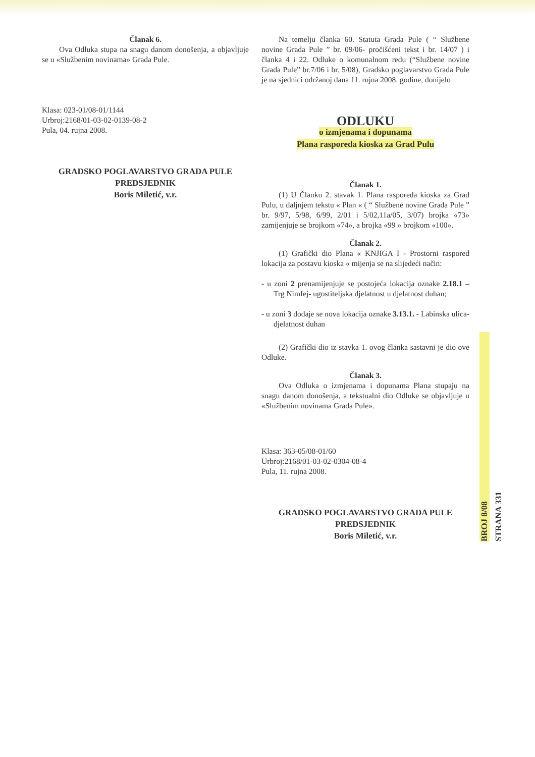Članak 6.
Ova Odluka stupa na snagu danom donošenja, a objavljuje se u «Službenim novinama» Grada Pule.
Klasa: 023-01/08-01/1144
Urbroj:2168/01-03-02-0139-08-2
Pula, 04. rujna 2008.
GRADSKO POGLAVARSTVO GRADA PULE
PREDSJEDNIK
Boris Miletić, v.r.
Na temelju članka 60. Statuta Grada Pule ( “ Službene novine Grada Pule ” br. 09/06- pročišćeni tekst i br. 14/07 ) i članka 4 i 22. Odluke o komunalnom redu (“Službene novine Grada Pule” br.7/06 i br. 5/08), Gradsko poglavarstvo Grada Pule je na sjednici održanoj dana 11. rujna 2008. godine, donijelo
ODLUKU
o izmjenama i dopunama
Plana rasporeda kioska za Grad Pulu
Članak 1.
(1) U Članku 2. stavak 1. Plana rasporeda kioska za Grad Pulu, u daljnjem tekstu « Plan « ( “ Službene novine Grada Pule ” br. 9/97, 5/98, 6/99, 2/01 i 5/02,11a/05, 3/07) brojka «73» zamijenjuje se brojkom «74», a brojka «99 » brojkom «100».
Članak 2.
(1) Grafički dio Plana « KNJIGA I - Prostorni raspored lokacija za postavu kioska « mijenja se na slijedeći način:
- u zoni 2 prenamijenjuje se postojeća lokacija oznake 2.18.1 – Trg Nimfej- ugostiteljska djelatnost u djelatnost duhan;
- u zoni 3 dodaje se nova lokacija oznake 3.13.1. - Labinska ulica- djelatnost duhan
(2) Grafički dio iz stavka 1. ovog članka sastavni je dio ove Odluke.
Članak 3.
Ova Odluka o izmjenama i dopunama Plana stupaju na snagu danom donošenja, a tekstualni dio Odluke se objavljuje u «Službenim novinama Grada Pule».
Klasa: 363-05/08-01/60
Urbroj:2168/01-03-02-0304-08-4
Pula, 11. rujna 2008.
GRADSKO POGLAVARSTVO GRADA PULE
PREDSJEDNIK
Boris Miletić, v.r.
BROJ 8/08
STRANA 331